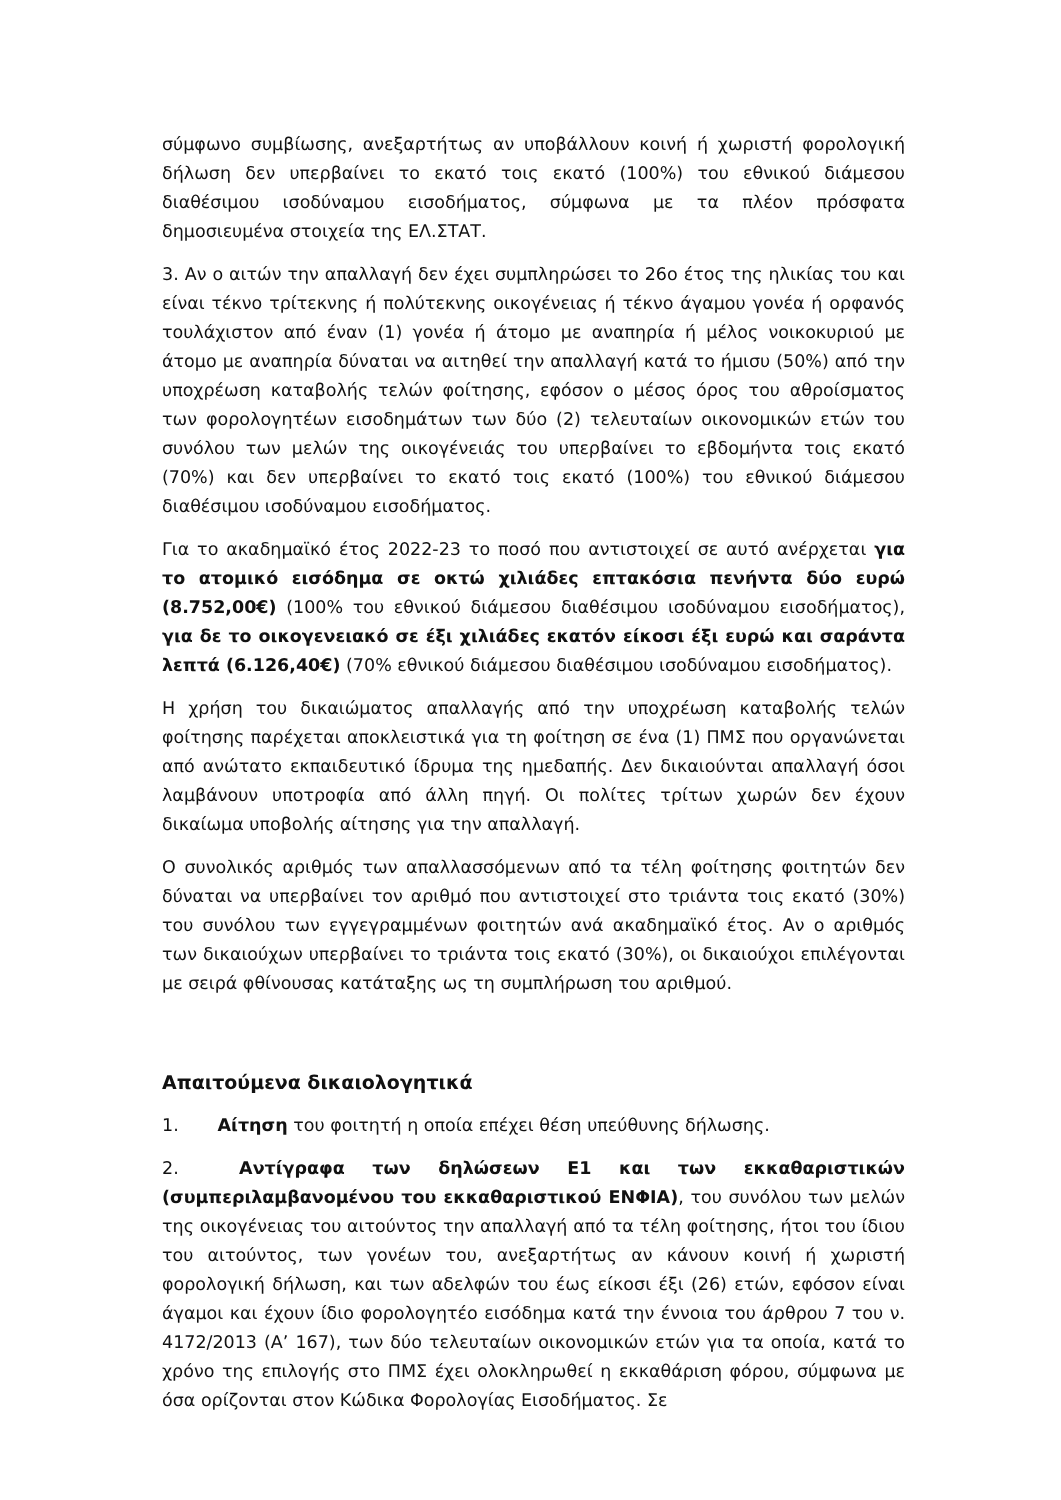σύμφωνο συμβίωσης, ανεξαρτήτως αν υποβάλλουν κοινή ή χωριστή φορολογική δήλωση δεν υπερβαίνει το εκατό τοις εκατό (100%) του εθνικού διάμεσου διαθέσιμου ισοδύναμου εισοδήματος, σύμφωνα με τα πλέον πρόσφατα δημοσιευμένα στοιχεία της ΕΛ.ΣΤΑΤ.
3. Αν ο αιτών την απαλλαγή δεν έχει συμπληρώσει το 26ο έτος της ηλικίας του και είναι τέκνο τρίτεκνης ή πολύτεκνης οικογένειας ή τέκνο άγαμου γονέα ή ορφανός τουλάχιστον από έναν (1) γονέα ή άτομο με αναπηρία ή μέλος νοικοκυριού με άτομο με αναπηρία δύναται να αιτηθεί την απαλλαγή κατά το ήμισυ (50%) από την υποχρέωση καταβολής τελών φοίτησης, εφόσον ο μέσος όρος του αθροίσματος των φορολογητέων εισοδημάτων των δύο (2) τελευταίων οικονομικών ετών του συνόλου των μελών της οικογένειάς του υπερβαίνει το εβδομήντα τοις εκατό (70%) και δεν υπερβαίνει το εκατό τοις εκατό (100%) του εθνικού διάμεσου διαθέσιμου ισοδύναμου εισοδήματος.
Για το ακαδημαϊκό έτος 2022-23 το ποσό που αντιστοιχεί σε αυτό ανέρχεται για το ατομικό εισόδημα σε οκτώ χιλιάδες επτακόσια πενήντα δύο ευρώ (8.752,00€) (100% του εθνικού διάμεσου διαθέσιμου ισοδύναμου εισοδήματος), για δε το οικογενειακό σε έξι χιλιάδες εκατόν είκοσι έξι ευρώ και σαράντα λεπτά (6.126,40€) (70% εθνικού διάμεσου διαθέσιμου ισοδύναμου εισοδήματος).
Η χρήση του δικαιώματος απαλλαγής από την υποχρέωση καταβολής τελών φοίτησης παρέχεται αποκλειστικά για τη φοίτηση σε ένα (1) ΠΜΣ που οργανώνεται από ανώτατο εκπαιδευτικό ίδρυμα της ημεδαπής. Δεν δικαιούνται απαλλαγή όσοι λαμβάνουν υποτροφία από άλλη πηγή. Οι πολίτες τρίτων χωρών δεν έχουν δικαίωμα υποβολής αίτησης για την απαλλαγή.
Ο συνολικός αριθμός των απαλλασσόμενων από τα τέλη φοίτησης φοιτητών δεν δύναται να υπερβαίνει τον αριθμό που αντιστοιχεί στο τριάντα τοις εκατό (30%) του συνόλου των εγγεγραμμένων φοιτητών ανά ακαδημαϊκό έτος. Αν ο αριθμός των δικαιούχων υπερβαίνει το τριάντα τοις εκατό (30%), οι δικαιούχοι επιλέγονται με σειρά φθίνουσας κατάταξης ως τη συμπλήρωση του αριθμού.
Απαιτούμενα δικαιολογητικά
1. Αίτηση του φοιτητή η οποία επέχει θέση υπεύθυνης δήλωσης.
2. Αντίγραφα των δηλώσεων Ε1 και των εκκαθαριστικών (συμπεριλαμβανομένου του εκκαθαριστικού ΕΝΦΙΑ), του συνόλου των μελών της οικογένειας του αιτούντος την απαλλαγή από τα τέλη φοίτησης, ήτοι του ίδιου του αιτούντος, των γονέων του, ανεξαρτήτως αν κάνουν κοινή ή χωριστή φορολογική δήλωση, και των αδελφών του έως είκοσι έξι (26) ετών, εφόσον είναι άγαμοι και έχουν ίδιο φορολογητέο εισόδημα κατά την έννοια του άρθρου 7 του ν. 4172/2013 (Α’ 167), των δύο τελευταίων οικονομικών ετών για τα οποία, κατά το χρόνο της επιλογής στο ΠΜΣ έχει ολοκληρωθεί η εκκαθάριση φόρου, σύμφωνα με όσα ορίζονται στον Κώδικα Φορολογίας Εισοδήματος. Σε